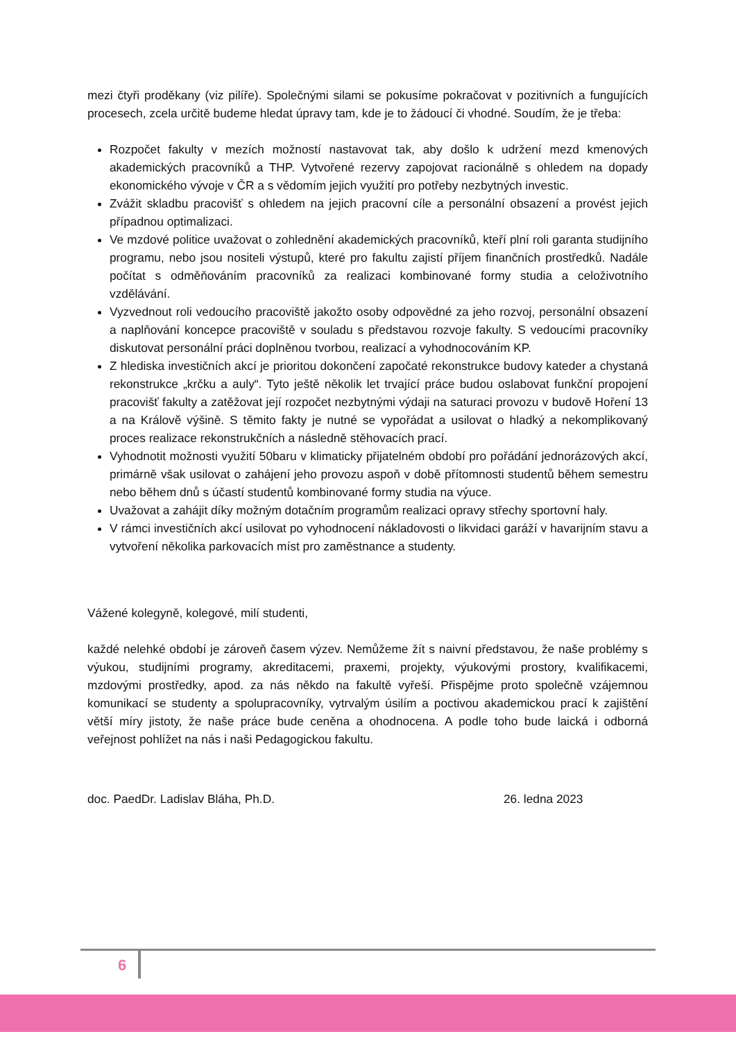mezi čtyři proděkany (viz pilíře). Společnými silami se pokusíme pokračovat v pozitivních a fungujících procesech, zcela určitě budeme hledat úpravy tam, kde je to žádoucí či vhodné. Soudím, že je třeba:
Rozpočet fakulty v mezích možností nastavovat tak, aby došlo k udržení mezd kmenových akademických pracovníků a THP. Vytvořené rezervy zapojovat racionálně s ohledem na dopady ekonomického vývoje v ČR a s vědomím jejich využití pro potřeby nezbytných investic.
Zvážit skladbu pracovišť s ohledem na jejich pracovní cíle a personální obsazení a provést jejich případnou optimalizaci.
Ve mzdové politice uvažovat o zohlednění akademických pracovníků, kteří plní roli garanta studijního programu, nebo jsou nositeli výstupů, které pro fakultu zajistí příjem finančních prostředků. Nadále počítat s odměňováním pracovníků za realizaci kombinované formy studia a celoživotního vzdělávání.
Vyzvednout roli vedoucího pracoviště jakožto osoby odpovědné za jeho rozvoj, personální obsazení a naplňování koncepce pracoviště v souladu s představou rozvoje fakulty. S vedoucími pracovníky diskutovat personální práci doplněnou tvorbou, realizací a vyhodnocováním KP.
Z hlediska investičních akcí je prioritou dokončení započaté rekonstrukce budovy kateder a chystaná rekonstrukce „krčku a auly“. Tyto ještě několik let trvající práce budou oslabovat funkční propojení pracovišť fakulty a zatěžovat její rozpočet nezbytnými výdaji na saturaci provozu v budově Hoření 13 a na Královĕ výšině. S těmito fakty je nutné se vypořádat a usilovat o hladký a nekomplikovaný proces realizace rekonstrukčních a následně stěhovacích prací.
Vyhodnotit možnosti využití 50baru v klimaticky přijatelném období pro pořádání jednorázových akcí, primárně však usilovat o zahájení jeho provozu aspoň v době přítomnosti studentů během semestru nebo během dnů s účastí studentů kombinované formy studia na výuce.
Uvažovat a zahájit díky možným dotačním programům realizaci opravy střechy sportovní haly.
V rámci investičních akcí usilovat po vyhodnocení nákladovosti o likvidaci garáží v havarijním stavu a vytvoření několika parkovacích míst pro zaměstnance a studenty.
Vážené kolegyně, kolegové, milí studenti,
každé nelehké období je zároveň časem výzev. Nemůžeme žít s naivní představou, že naše problémy s výukou, studijními programy, akreditacemi, praxemi, projekty, výukovými prostory, kvalifikacemi, mzdovými prostředky, apod. za nás někdo na fakultě vyřeší. Přispějme proto společně vzájemnou komunikací se studenty a spolupracovníky, vytrvalým úsilím a poctivou akademickou prací k zajištění větší míry jistoty, že naše práce bude ceněna a ohodnocena. A podle toho bude laická i odborná veřejnost pohlížet na nás i naši Pedagogickou fakultu.
doc. PaedDr. Ladislav Bláha, Ph.D. 26. ledna 2023
6